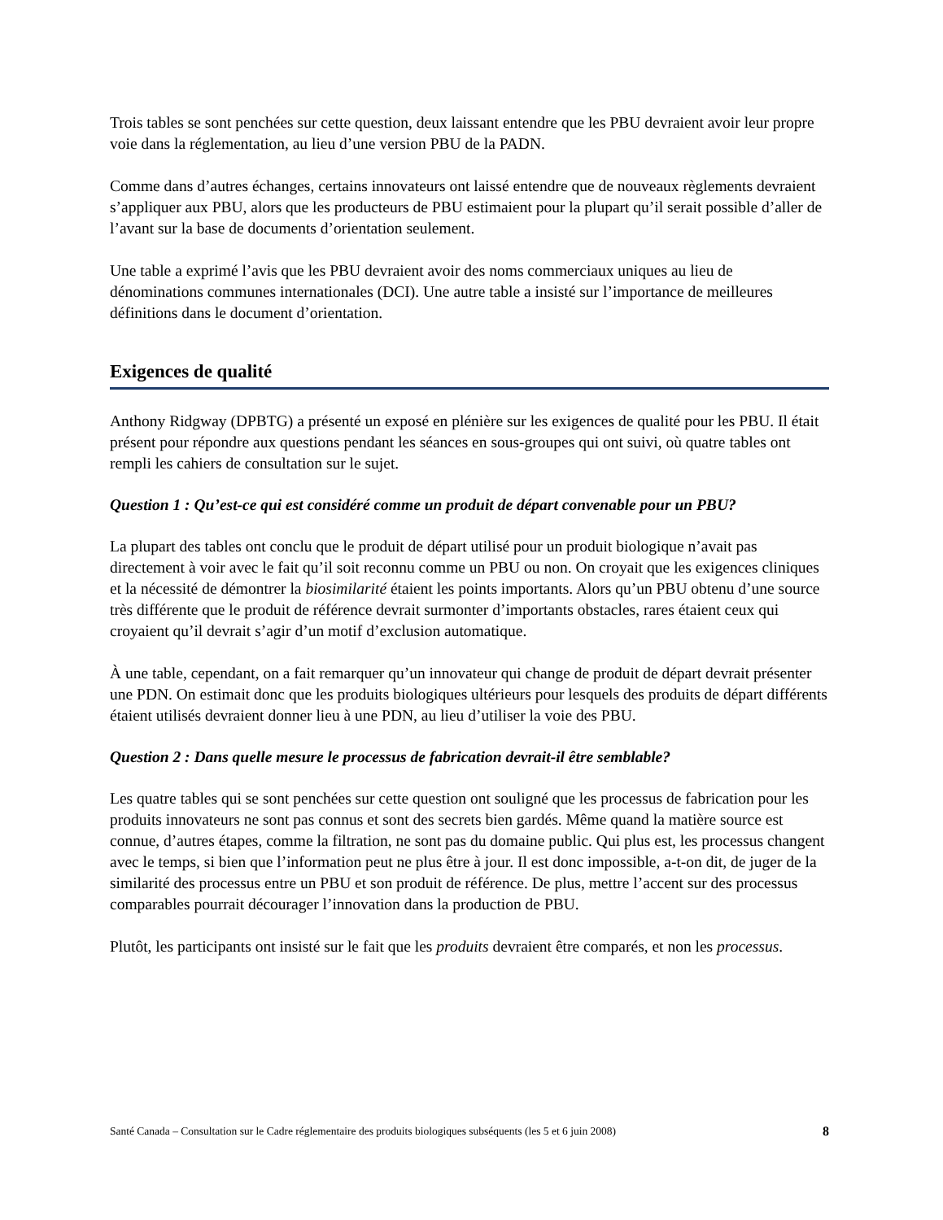Trois tables se sont penchées sur cette question, deux laissant entendre que les PBU devraient avoir leur propre voie dans la réglementation, au lieu d’une version PBU de la PADN.
Comme dans d’autres échanges, certains innovateurs ont laissé entendre que de nouveaux règlements devraient s’appliquer aux PBU, alors que les producteurs de PBU estimaient pour la plupart qu’il serait possible d’aller de l’avant sur la base de documents d’orientation seulement.
Une table a exprimé l’avis que les PBU devraient avoir des noms commerciaux uniques au lieu de dénominations communes internationales (DCI). Une autre table a insisté sur l’importance de meilleures définitions dans le document d’orientation.
Exigences de qualité
Anthony Ridgway (DPBTG) a présenté un exposé en plénière sur les exigences de qualité pour les PBU. Il était présent pour répondre aux questions pendant les séances en sous-groupes qui ont suivi, où quatre tables ont rempli les cahiers de consultation sur le sujet.
Question 1 : Qu’est-ce qui est considéré comme un produit de départ convenable pour un PBU?
La plupart des tables ont conclu que le produit de départ utilisé pour un produit biologique n’avait pas directement à voir avec le fait qu’il soit reconnu comme un PBU ou non. On croyait que les exigences cliniques et la nécessité de démontrer la biosimilarité étaient les points importants. Alors qu’un PBU obtenu d’une source très différente que le produit de référence devrait surmonter d’importants obstacles, rares étaient ceux qui croyaient qu’il devrait s’agir d’un motif d’exclusion automatique.
À une table, cependant, on a fait remarquer qu’un innovateur qui change de produit de départ devrait présenter une PDN. On estimait donc que les produits biologiques ultérieurs pour lesquels des produits de départ différents étaient utilisés devraient donner lieu à une PDN, au lieu d’utiliser la voie des PBU.
Question 2 : Dans quelle mesure le processus de fabrication devrait-il être semblable?
Les quatre tables qui se sont penchées sur cette question ont souligné que les processus de fabrication pour les produits innovateurs ne sont pas connus et sont des secrets bien gardés. Même quand la matière source est connue, d’autres étapes, comme la filtration, ne sont pas du domaine public. Qui plus est, les processus changent avec le temps, si bien que l’information peut ne plus être à jour. Il est donc impossible, a-t-on dit, de juger de la similarité des processus entre un PBU et son produit de référence. De plus, mettre l’accent sur des processus comparables pourrait décourager l’innovation dans la production de PBU.
Plutôt, les participants ont insisté sur le fait que les produits devraient être comparés, et non les processus.
Santé Canada – Consultation sur le Cadre réglementaire des produits biologiques subséquents (les 5 et 6 juin 2008) 8